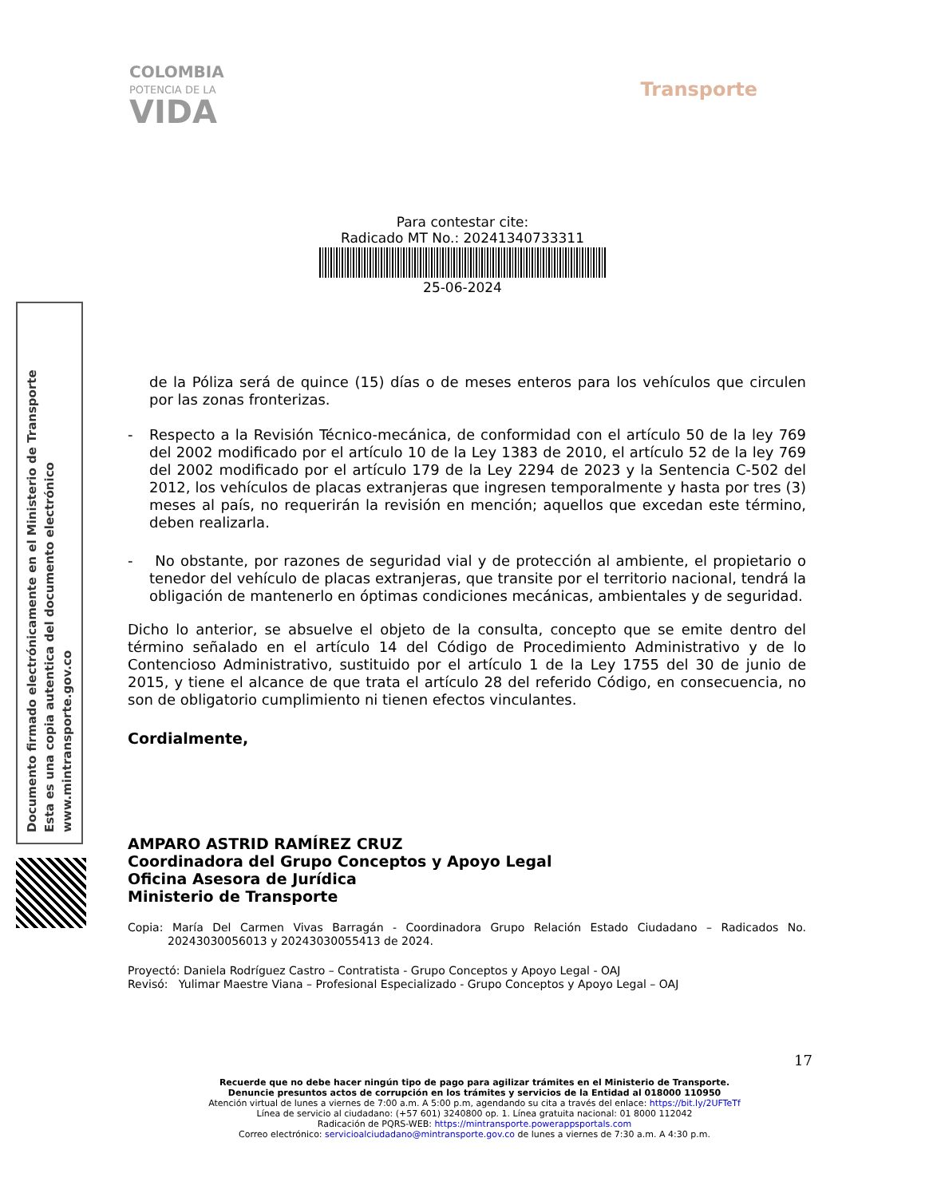COLOMBIA
POTENCIA DE LA
VIDA
Transporte
Para contestar cite:
Radicado MT No.: 20241340733311
25-06-2024
Documento firmado electrónicamente en el Ministerio de Transporte
Esta es una copia autentica del documento electrónico
www.mintransporte.gov.co
de la Póliza será de quince (15) días o de meses enteros para los vehículos que circulen por las zonas fronterizas.
- Respecto a la Revisión Técnico-mecánica, de conformidad con el artículo 50 de la ley 769 del 2002 modificado por el artículo 10 de la Ley 1383 de 2010, el artículo 52 de la ley 769 del 2002 modificado por el artículo 179 de la Ley 2294 de 2023 y la Sentencia C-502 del 2012, los vehículos de placas extranjeras que ingresen temporalmente y hasta por tres (3) meses al país, no requerirán la revisión en mención; aquellos que excedan este término, deben realizarla.
- No obstante, por razones de seguridad vial y de protección al ambiente, el propietario o tenedor del vehículo de placas extranjeras, que transite por el territorio nacional, tendrá la obligación de mantenerlo en óptimas condiciones mecánicas, ambientales y de seguridad.
Dicho lo anterior, se absuelve el objeto de la consulta, concepto que se emite dentro del término señalado en el artículo 14 del Código de Procedimiento Administrativo y de lo Contencioso Administrativo, sustituido por el artículo 1 de la Ley 1755 del 30 de junio de 2015, y tiene el alcance de que trata el artículo 28 del referido Código, en consecuencia, no son de obligatorio cumplimiento ni tienen efectos vinculantes.
Cordialmente,
AMPARO ASTRID RAMÍREZ CRUZ
Coordinadora del Grupo Conceptos y Apoyo Legal
Oficina Asesora de Jurídica
Ministerio de Transporte
Copia: María Del Carmen Vivas Barragán - Coordinadora Grupo Relación Estado Ciudadano – Radicados No. 20243030056013 y 20243030055413 de 2024.
Proyectó: Daniela Rodríguez Castro – Contratista - Grupo Conceptos y Apoyo Legal - OAJ
Revisó: Yulimar Maestre Viana – Profesional Especializado - Grupo Conceptos y Apoyo Legal – OAJ
17
Recuerde que no debe hacer ningún tipo de pago para agilizar trámites en el Ministerio de Transporte.
Denuncie presuntos actos de corrupción en los trámites y servicios de la Entidad al 018000 110950
Atención virtual de lunes a viernes de 7:00 a.m. A 5:00 p.m, agendando su cita a través del enlace: https://bit.ly/2UFTeTf
Línea de servicio al ciudadano: (+57 601) 3240800 op. 1. Línea gratuita nacional: 01 8000 112042
Radicación de PQRS-WEB: https://mintransporte.powerappsportals.com
Correo electrónico: servicioalciudadano@mintransporte.gov.co de lunes a viernes de 7:30 a.m. A 4:30 p.m.